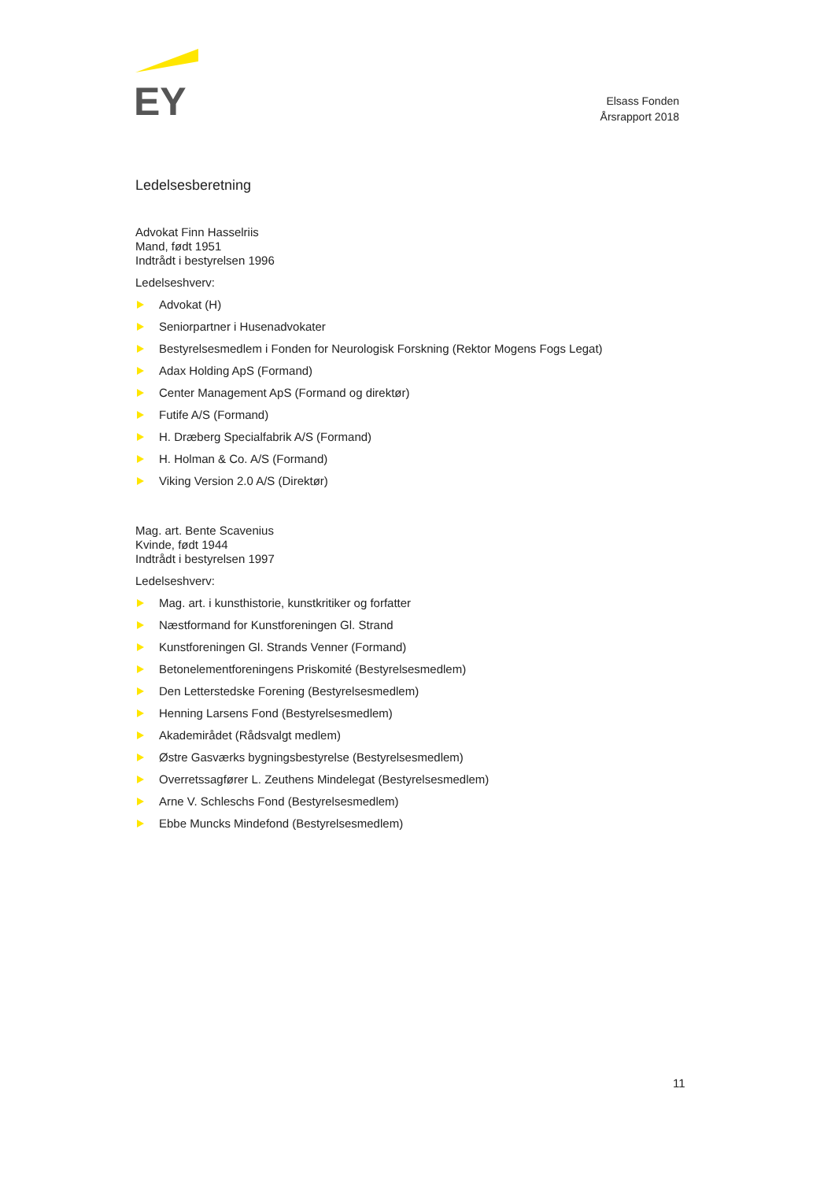EY
Elsass Fonden
Årsrapport 2018
Ledelsesberetning
Advokat Finn Hasselriis
Mand, født 1951
Indtrådt i bestyrelsen 1996
Ledelseshverv:
Advokat (H)
Seniorpartner i Husenadvokater
Bestyrelsesmedlem i Fonden for Neurologisk Forskning (Rektor Mogens Fogs Legat)
Adax Holding ApS (Formand)
Center Management ApS (Formand og direktør)
Futife A/S (Formand)
H. Dræberg Specialfabrik A/S (Formand)
H. Holman & Co. A/S (Formand)
Viking Version 2.0 A/S (Direktør)
Mag. art. Bente Scavenius
Kvinde, født 1944
Indtrådt i bestyrelsen 1997
Ledelseshverv:
Mag. art. i kunsthistorie, kunstkritiker og forfatter
Næstformand for Kunstforeningen Gl. Strand
Kunstforeningen Gl. Strands Venner (Formand)
Betonelementforeningens Priskomité (Bestyrelsesmedlem)
Den Letterstedske Forening (Bestyrelsesmedlem)
Henning Larsens Fond (Bestyrelsesmedlem)
Akademirådet (Rådsvalgt medlem)
Østre Gasværks bygningsbestyrelse (Bestyrelsesmedlem)
Overretssagfører L. Zeuthens Mindelegat (Bestyrelsesmedlem)
Arne V. Schleschs Fond (Bestyrelsesmedlem)
Ebbe Muncks Mindefond (Bestyrelsesmedlem)
11